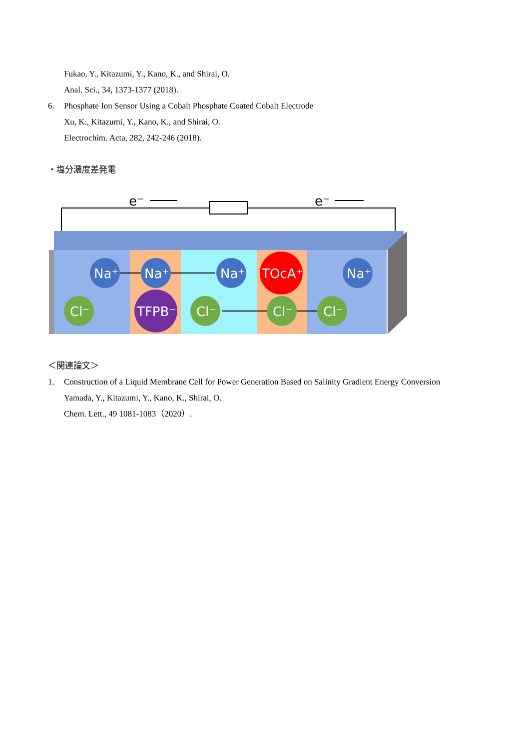Fukao, Y., Kitazumi, Y., Kano, K., and Shirai, O.
Anal. Sci., 34, 1373-1377 (2018).
6. Phosphate Ion Sensor Using a Cobalt Phosphate Coated Cobalt Electrode
Xu, K., Kitazumi, Y., Kano, K., and Shirai, O.
Electrochim. Acta, 282, 242-246 (2018).
・塩分濃度差発電
e⁻
e⁻
Na⁺
Na⁺
Na⁺
TOcA⁺
Na⁺
Cl⁻
TFPB⁻
Cl⁻
Cl⁻
Cl⁻
＜関連論文＞
1. Construction of a Liquid Membrane Cell for Power Generation Based on Salinity Gradient Energy Conversion
Yamada, Y., Kitazumi, Y., Kano, K., Shirai, O.
Chem. Lett., 49 1081-1083（2020）.